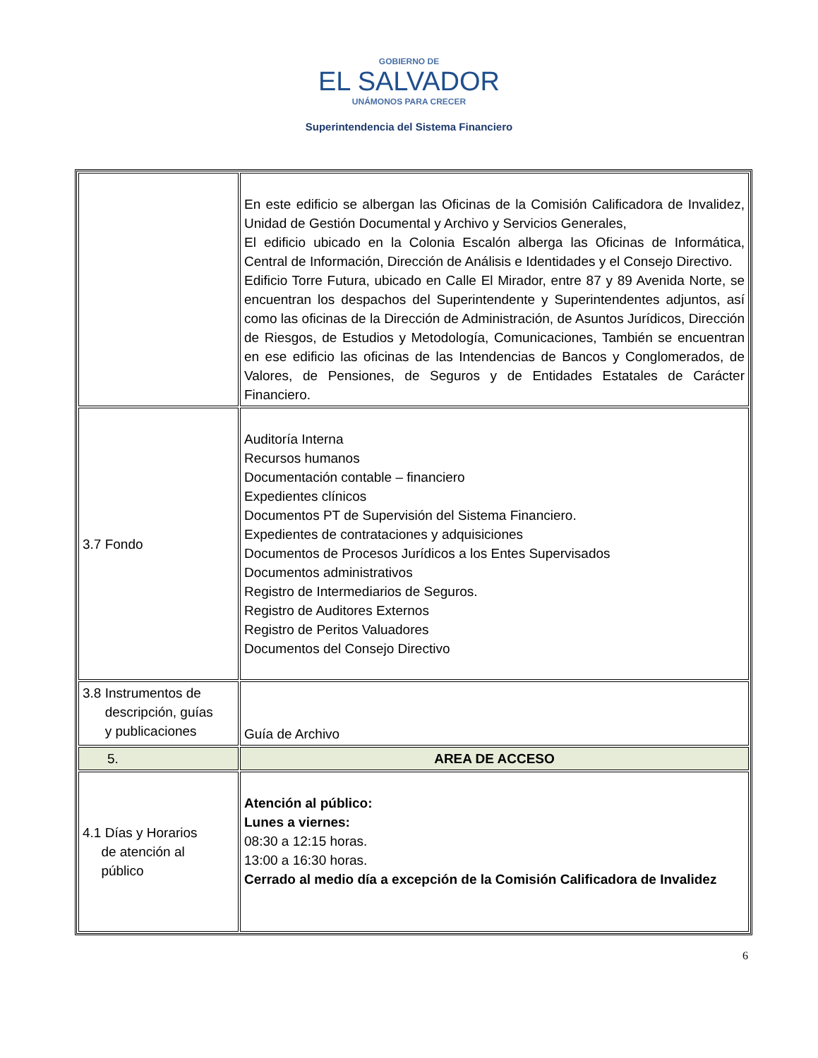GOBIERNO DE
EL SALVADOR
UNÁMONOS PARA CRECER
Superintendencia del Sistema Financiero
| | En este edificio se albergan las Oficinas de la Comisión Calificadora de Invalidez, Unidad de Gestión Documental y Archivo y Servicios Generales, El edificio ubicado en la Colonia Escalón alberga las Oficinas de Informática, Central de Información, Dirección de Análisis e Identidades y el Consejo Directivo. Edificio Torre Futura, ubicado en Calle El Mirador, entre 87 y 89 Avenida Norte, se encuentran los despachos del Superintendente y Superintendentes adjuntos, así como las oficinas de la Dirección de Administración, de Asuntos Jurídicos, Dirección de Riesgos, de Estudios y Metodología, Comunicaciones, También se encuentran en ese edificio las oficinas de las Intendencias de Bancos y Conglomerados, de Valores, de Pensiones, de Seguros y de Entidades Estatales de Carácter Financiero. |
| 3.7 Fondo | Auditoría Interna Recursos humanos Documentación contable – financiero Expedientes clínicos Documentos PT de Supervisión del Sistema Financiero. Expedientes de contrataciones y adquisiciones Documentos de Procesos Jurídicos a los Entes Supervisados Documentos administrativos Registro de Intermediarios de Seguros. Registro de Auditores Externos Registro de Peritos Valuadores Documentos del Consejo Directivo |
| 3.8 Instrumentos de descripción, guías y publicaciones | Guía de Archivo |
| 5. | AREA DE ACCESO |
| 4.1 Días y Horarios de atención al público | Atención al público: Lunes a viernes: 08:30 a 12:15 horas. 13:00 a 16:30 horas. Cerrado al medio día a excepción de la Comisión Calificadora de Invalidez |
6